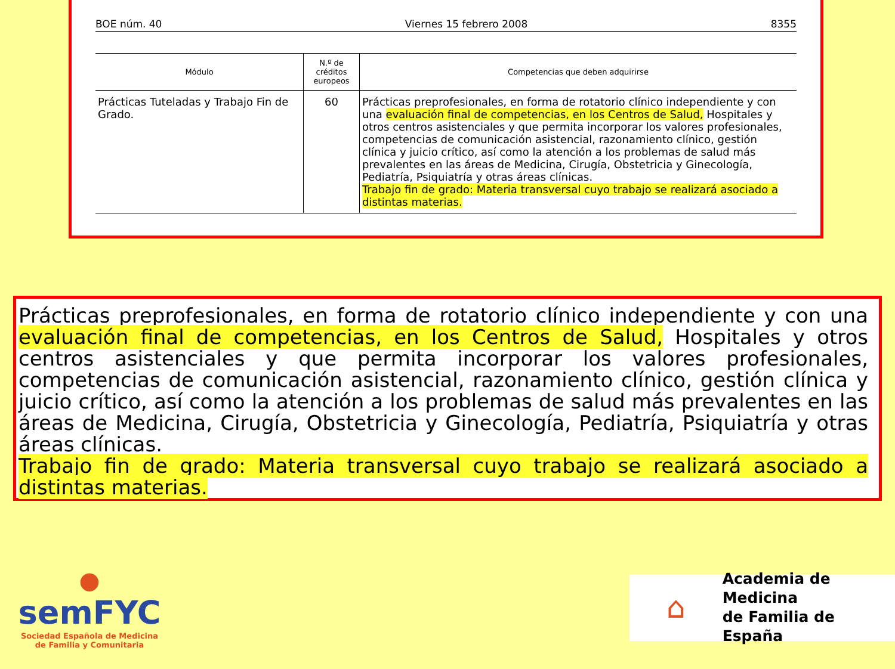BOE núm. 40 Viernes 15 febrero 2008 8355
| Módulo | N.º de créditos europeos | Competencias que deben adquirirse |
| --- | --- | --- |
| Prácticas Tuteladas y Trabajo Fin de Grado. | 60 | Prácticas preprofesionales, en forma de rotatorio clínico independiente y con una evaluación final de competencias, en los Centros de Salud, Hospitales y otros centros asistenciales y que permita incorporar los valores profesionales, competencias de comunicación asistencial, razonamiento clínico, gestión clínica y juicio crítico, así como la atención a los problemas de salud más prevalentes en las áreas de Medicina, Cirugía, Obstetricia y Ginecología, Pediatría, Psiquiatría y otras áreas clínicas. Trabajo fin de grado: Materia transversal cuyo trabajo se realizará asociado a distintas materias. |
Prácticas preprofesionales, en forma de rotatorio clínico independiente y con una evaluación final de competencias, en los Centros de Salud, Hospitales y otros centros asistenciales y que permita incorporar los valores profesionales, competencias de comunicación asistencial, razonamiento clínico, gestión clínica y juicio crítico, así como la atención a los problemas de salud más prevalentes en las áreas de Medicina, Cirugía, Obstetricia y Ginecología, Pediatría, Psiquiatría y otras áreas clínicas.
Trabajo fin de grado: Materia transversal cuyo trabajo se realizará asociado a distintas materias.
●
semFYC
Sociedad Española de Medicina
de Familia y Comunitaria
⌂
Academia de Medicina
de Familia de España